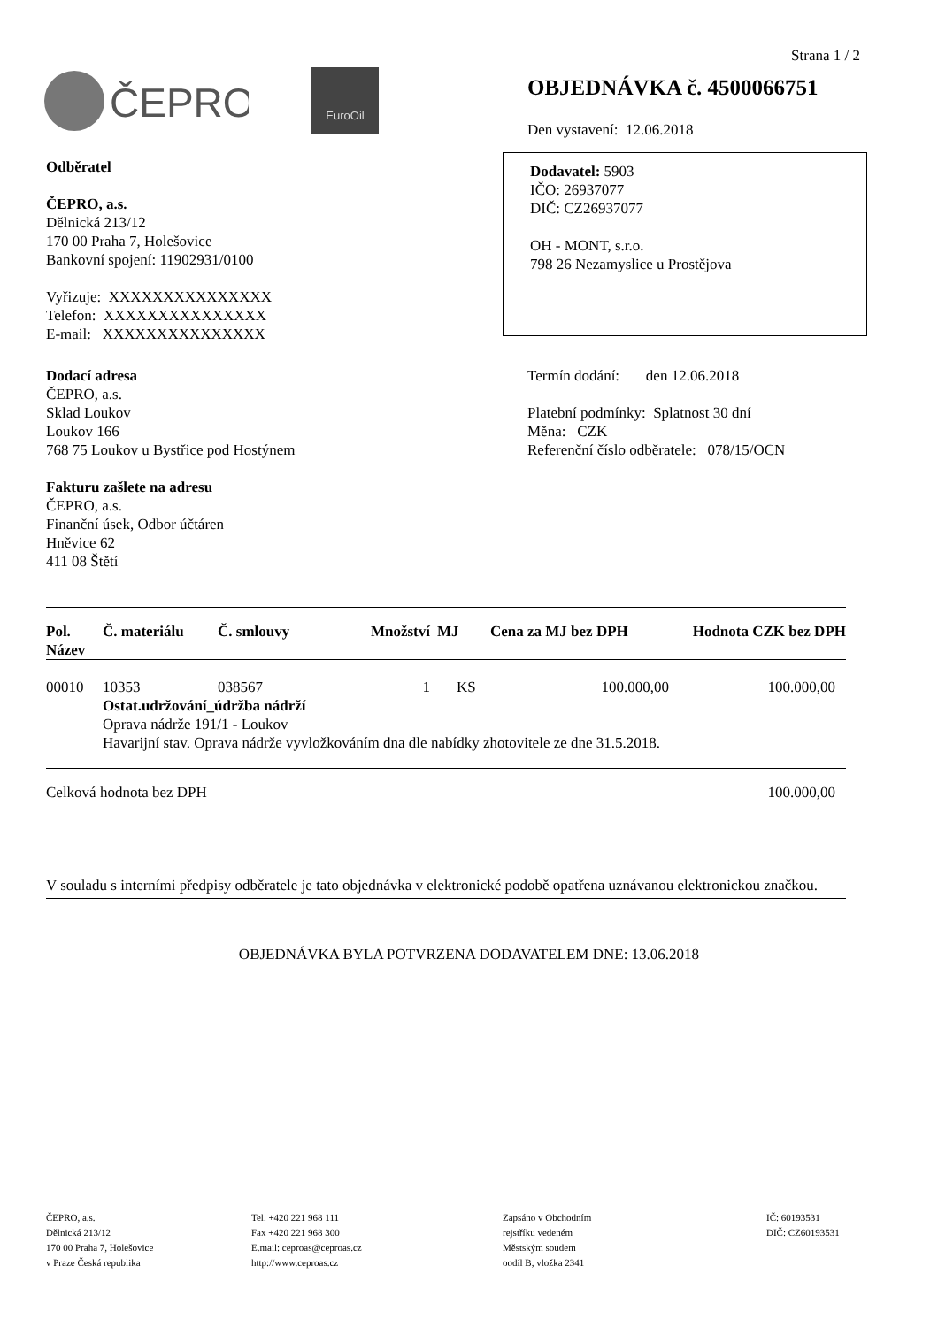Strana 1 / 2
ČEPRO
EuroOil
OBJEDNÁVKA č. 4500066751
Den vystavení: 12.06.2018
Odběratel
ČEPRO, a.s.
Dělnická 213/12
170 00 Praha 7, Holešovice
Bankovní spojení: 11902931/0100
Vyřizuje: XXXXXXXXXXXXXXX
Telefon: XXXXXXXXXXXXXXX
E-mail: XXXXXXXXXXXXXXX
Dodavatel: 5903
IČO: 26937077
DIČ: CZ26937077
OH - MONT, s.r.o.
798 26 Nezamyslice u Prostějova
Dodací adresa
ČEPRO, a.s.
Sklad Loukov
Loukov 166
768 75 Loukov u Bystřice pod Hostýnem
Fakturu zašlete na adresu
ČEPRO, a.s.
Finanční úsek, Odbor účtáren
Hněvice 62
411 08 Štětí
Termín dodání: den 12.06.2018
Platební podmínky: Splatnost 30 dní
Měna: CZK
Referenční číslo odběratele: 078/15/OCN
| Pol. Název | Č. materiálu | Č. smlouvy | Množství | MJ | Cena za MJ bez DPH | Hodnota CZK bez DPH |
| --- | --- | --- | --- | --- | --- | --- |
| 00010 | 10353 | 038567 | 1 | KS | 100.000,00 | 100.000,00 |
| | Ostat.udržování_údržba nádrží Oprava nádrže 191/1 - Loukov Havarijní stav. Oprava nádrže vyvložkováním dna dle nabídky zhotovitele ze dne 31.5.2018. | | | | | |
| Celková hodnota bez DPH | 100.000,00 |
V souladu s interními předpisy odběratele je tato objednávka v elektronické podobě opatřena uznávanou elektronickou značkou.
OBJEDNÁVKA BYLA POTVRZENA DODAVATELEM DNE: 13.06.2018
ČEPRO, a.s.
Dělnická 213/12
170 00 Praha 7, Holešovice
v Praze Česká republika
Tel. +420 221 968 111
Fax +420 221 968 300
E.mail: ceproas@ceproas.cz
http://www.ceproas.cz
Zapsáno v Obchodním
rejstříku vedeném
Městským soudem
oodíl B, vložka 2341
IČ: 60193531
DIČ: CZ60193531